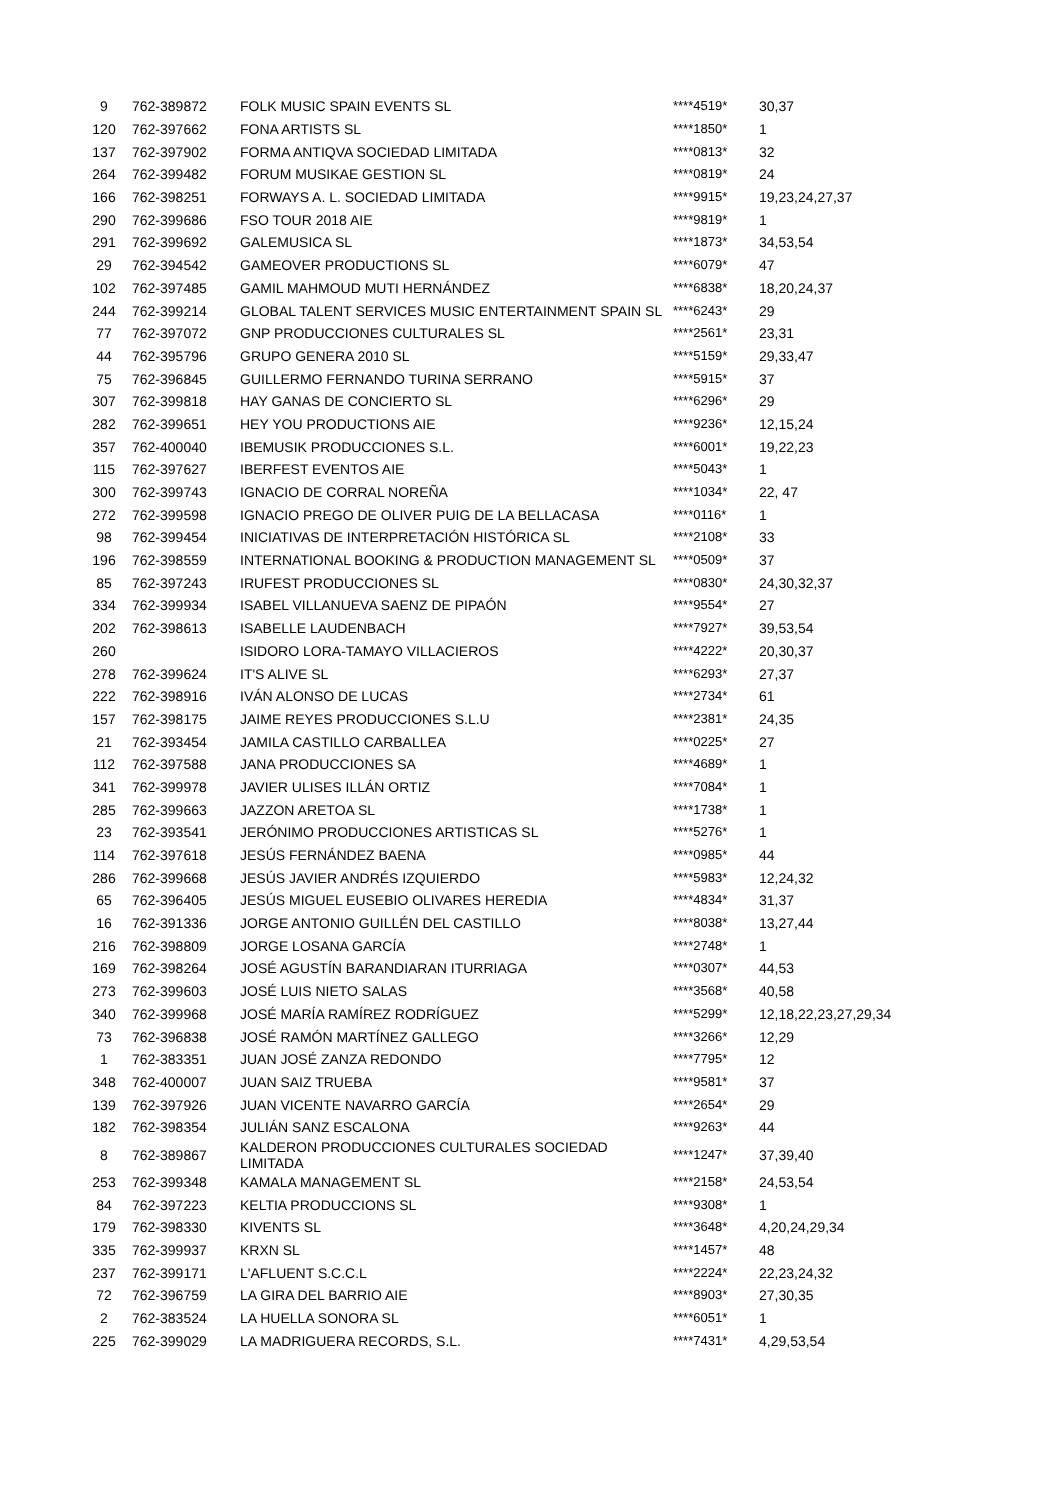| 9 | 762-389872 | FOLK MUSIC SPAIN EVENTS SL | ****4519* | 30,37 |
| 120 | 762-397662 | FONA ARTISTS SL | ****1850* | 1 |
| 137 | 762-397902 | FORMA ANTIQVA SOCIEDAD LIMITADA | ****0813* | 32 |
| 264 | 762-399482 | FORUM MUSIKAE GESTION SL | ****0819* | 24 |
| 166 | 762-398251 | FORWAYS A. L. SOCIEDAD LIMITADA | ****9915* | 19,23,24,27,37 |
| 290 | 762-399686 | FSO TOUR 2018 AIE | ****9819* | 1 |
| 291 | 762-399692 | GALEMUSICA SL | ****1873* | 34,53,54 |
| 29 | 762-394542 | GAMEOVER PRODUCTIONS SL | ****6079* | 47 |
| 102 | 762-397485 | GAMIL MAHMOUD MUTI HERNÁNDEZ | ****6838* | 18,20,24,37 |
| 244 | 762-399214 | GLOBAL TALENT SERVICES MUSIC ENTERTAINMENT SPAIN SL | ****6243* | 29 |
| 77 | 762-397072 | GNP PRODUCCIONES CULTURALES SL | ****2561* | 23,31 |
| 44 | 762-395796 | GRUPO GENERA 2010 SL | ****5159* | 29,33,47 |
| 75 | 762-396845 | GUILLERMO FERNANDO TURINA SERRANO | ****5915* | 37 |
| 307 | 762-399818 | HAY GANAS DE CONCIERTO SL | ****6296* | 29 |
| 282 | 762-399651 | HEY YOU PRODUCTIONS AIE | ****9236* | 12,15,24 |
| 357 | 762-400040 | IBEMUSIK PRODUCCIONES S.L. | ****6001* | 19,22,23 |
| 115 | 762-397627 | IBERFEST EVENTOS AIE | ****5043* | 1 |
| 300 | 762-399743 | IGNACIO DE CORRAL NOREÑA | ****1034* | 22, 47 |
| 272 | 762-399598 | IGNACIO PREGO DE OLIVER PUIG DE LA BELLACASA | ****0116* | 1 |
| 98 | 762-399454 | INICIATIVAS DE INTERPRETACIÓN HISTÓRICA SL | ****2108* | 33 |
| 196 | 762-398559 | INTERNATIONAL BOOKING & PRODUCTION MANAGEMENT SL | ****0509* | 37 |
| 85 | 762-397243 | IRUFEST PRODUCCIONES SL | ****0830* | 24,30,32,37 |
| 334 | 762-399934 | ISABEL VILLANUEVA SAENZ DE PIPAÓN | ****9554* | 27 |
| 202 | 762-398613 | ISABELLE LAUDENBACH | ****7927* | 39,53,54 |
| 260 | | ISIDORO LORA-TAMAYO VILLACIEROS | ****4222* | 20,30,37 |
| 278 | 762-399624 | IT'S ALIVE SL | ****6293* | 27,37 |
| 222 | 762-398916 | IVÁN ALONSO DE LUCAS | ****2734* | 61 |
| 157 | 762-398175 | JAIME REYES PRODUCCIONES S.L.U | ****2381* | 24,35 |
| 21 | 762-393454 | JAMILA CASTILLO CARBALLEA | ****0225* | 27 |
| 112 | 762-397588 | JANA PRODUCCIONES SA | ****4689* | 1 |
| 341 | 762-399978 | JAVIER ULISES ILLÁN ORTIZ | ****7084* | 1 |
| 285 | 762-399663 | JAZZON ARETOA SL | ****1738* | 1 |
| 23 | 762-393541 | JERÓNIMO PRODUCCIONES ARTISTICAS SL | ****5276* | 1 |
| 114 | 762-397618 | JESÚS FERNÁNDEZ BAENA | ****0985* | 44 |
| 286 | 762-399668 | JESÚS JAVIER ANDRÉS IZQUIERDO | ****5983* | 12,24,32 |
| 65 | 762-396405 | JESÚS MIGUEL EUSEBIO OLIVARES HEREDIA | ****4834* | 31,37 |
| 16 | 762-391336 | JORGE ANTONIO GUILLÉN DEL CASTILLO | ****8038* | 13,27,44 |
| 216 | 762-398809 | JORGE LOSANA GARCÍA | ****2748* | 1 |
| 169 | 762-398264 | JOSÉ AGUSTÍN BARANDIARAN ITURRIAGA | ****0307* | 44,53 |
| 273 | 762-399603 | JOSÉ LUIS NIETO SALAS | ****3568* | 40,58 |
| 340 | 762-399968 | JOSÉ MARÍA RAMÍREZ RODRÍGUEZ | ****5299* | 12,18,22,23,27,29,34 |
| 73 | 762-396838 | JOSÉ RAMÓN MARTÍNEZ GALLEGO | ****3266* | 12,29 |
| 1 | 762-383351 | JUAN JOSÉ ZANZA REDONDO | ****7795* | 12 |
| 348 | 762-400007 | JUAN SAIZ TRUEBA | ****9581* | 37 |
| 139 | 762-397926 | JUAN VICENTE NAVARRO GARCÍA | ****2654* | 29 |
| 182 | 762-398354 | JULIÁN SANZ ESCALONA | ****9263* | 44 |
| 8 | 762-389867 | KALDERON PRODUCCIONES CULTURALES SOCIEDAD LIMITADA | ****1247* | 37,39,40 |
| 253 | 762-399348 | KAMALA MANAGEMENT SL | ****2158* | 24,53,54 |
| 84 | 762-397223 | KELTIA PRODUCCIONS SL | ****9308* | 1 |
| 179 | 762-398330 | KIVENTS SL | ****3648* | 4,20,24,29,34 |
| 335 | 762-399937 | KRXN SL | ****1457* | 48 |
| 237 | 762-399171 | L'AFLUENT S.C.C.L | ****2224* | 22,23,24,32 |
| 72 | 762-396759 | LA GIRA DEL BARRIO AIE | ****8903* | 27,30,35 |
| 2 | 762-383524 | LA HUELLA SONORA SL | ****6051* | 1 |
| 225 | 762-399029 | LA MADRIGUERA RECORDS, S.L. | ****7431* | 4,29,53,54 |